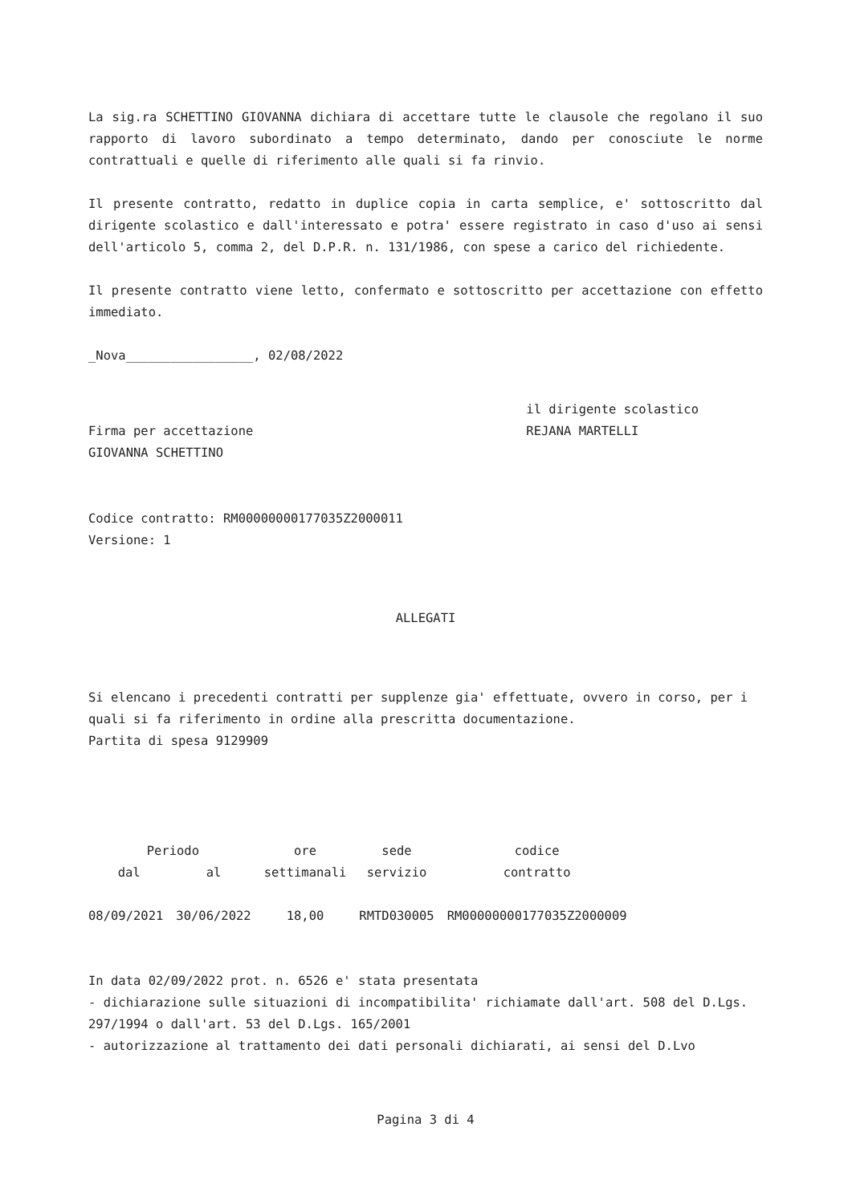La sig.ra SCHETTINO GIOVANNA dichiara di accettare tutte le clausole che regolano il suo rapporto di lavoro subordinato a tempo determinato, dando per conosciute le norme contrattuali e quelle di riferimento alle quali si fa rinvio.
Il presente contratto, redatto in duplice copia in carta semplice, e' sottoscritto dal dirigente scolastico e dall'interessato e potra' essere registrato in caso d'uso ai sensi dell'articolo 5, comma 2, del D.P.R. n. 131/1986, con spese a carico del richiedente.
Il presente contratto viene letto, confermato e sottoscritto per accettazione con effetto immediato.
_Nova_________________, 02/08/2022
Firma per accettazione
GIOVANNA SCHETTINO
il dirigente scolastico
REJANA MARTELLI
Codice contratto: RM00000000177035Z2000011
Versione: 1
ALLEGATI
Si elencano i precedenti contratti per supplenze gia' effettuate, ovvero in corso, per i quali si fa riferimento in ordine alla prescritta documentazione.
Partita di spesa 9129909
| Periodo | | ore | sede | codice |
| --- | --- | --- | --- | --- |
| dal | al | settimanali | servizio | contratto |
| 08/09/2021 | 30/06/2022 | 18,00 | RMTD030005 | RM00000000177035Z2000009 |
In data 02/09/2022 prot. n. 6526 e' stata presentata
- dichiarazione sulle situazioni di incompatibilita' richiamate dall'art. 508 del D.Lgs. 297/1994 o dall'art. 53 del D.Lgs. 165/2001
- autorizzazione al trattamento dei dati personali dichiarati, ai sensi del D.Lvo
Pagina 3 di 4